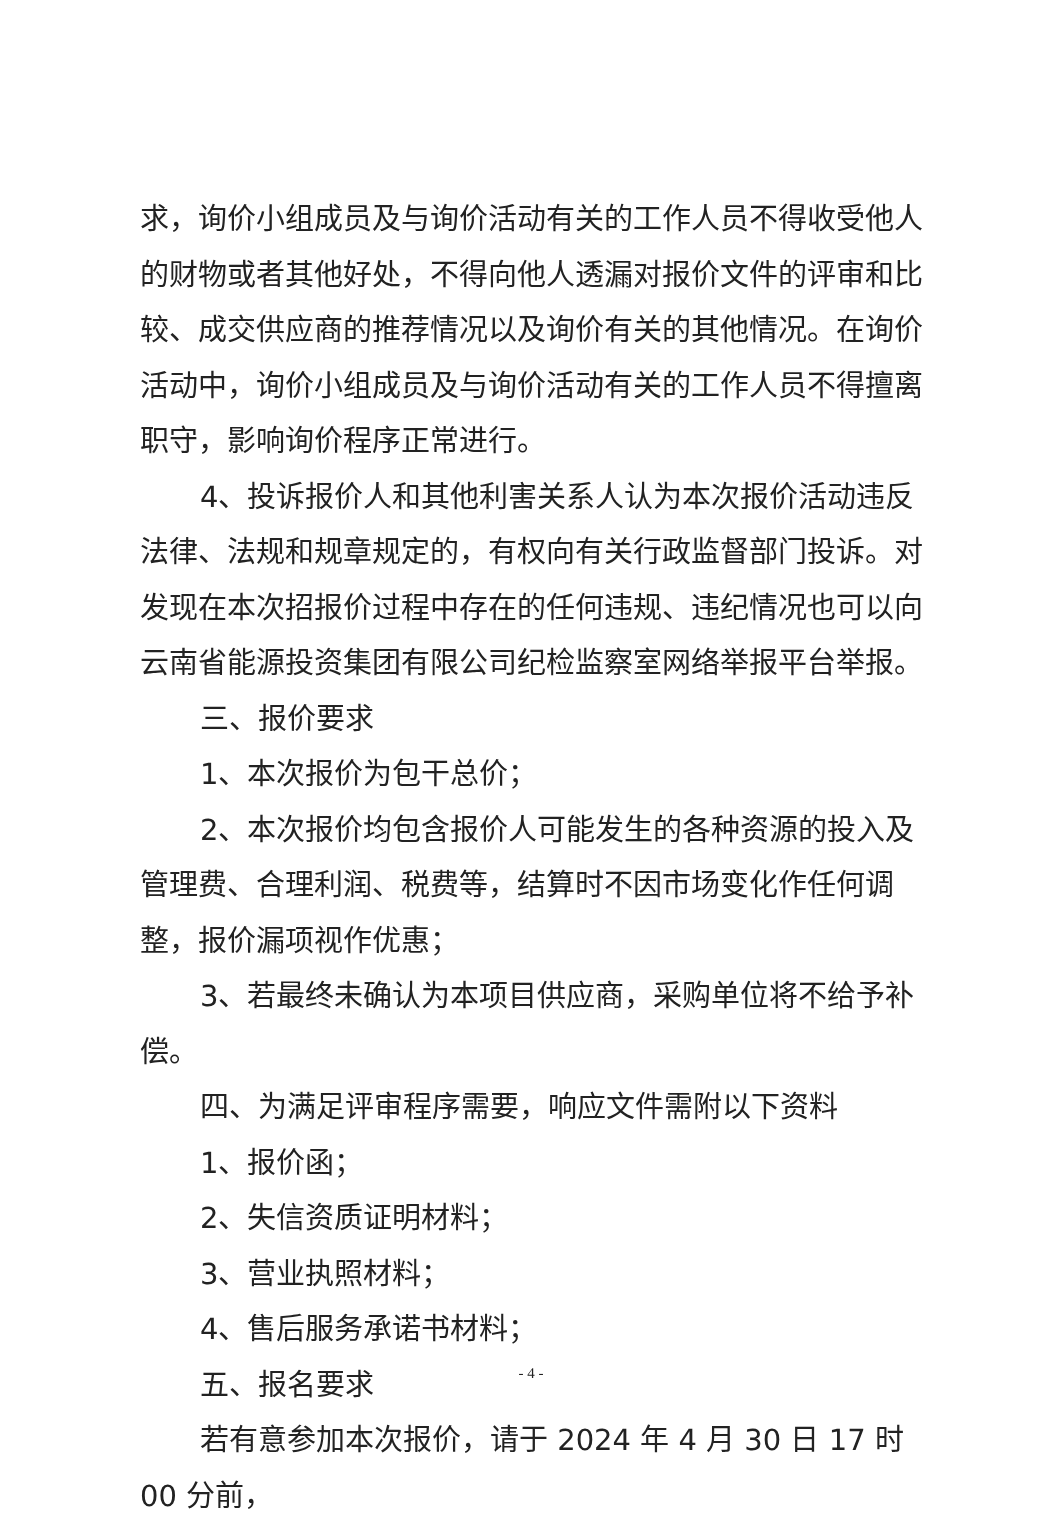求，询价小组成员及与询价活动有关的工作人员不得收受他人的财物或者其他好处，不得向他人透漏对报价文件的评审和比较、成交供应商的推荐情况以及询价有关的其他情况。在询价活动中，询价小组成员及与询价活动有关的工作人员不得擅离职守，影响询价程序正常进行。
4、投诉报价人和其他利害关系人认为本次报价活动违反法律、法规和规章规定的，有权向有关行政监督部门投诉。对发现在本次招报价过程中存在的任何违规、违纪情况也可以向云南省能源投资集团有限公司纪检监察室网络举报平台举报。
三、报价要求
1、本次报价为包干总价；
2、本次报价均包含报价人可能发生的各种资源的投入及管理费、合理利润、税费等，结算时不因市场变化作任何调整，报价漏项视作优惠；
3、若最终未确认为本项目供应商，采购单位将不给予补偿。
四、为满足评审程序需要，响应文件需附以下资料
1、报价函；
2、失信资质证明材料；
3、营业执照材料；
4、售后服务承诺书材料；
五、报名要求
若有意参加本次报价，请于 2024 年 4 月 30 日 17 时 00 分前，
- 4 -